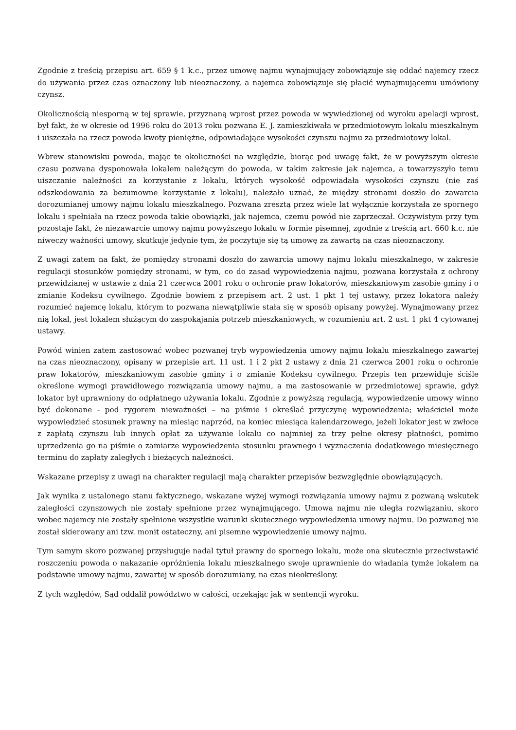Zgodnie z treścią przepisu art. 659 § 1 k.c., przez umowę najmu wynajmujący zobowiązuje się oddać najemcy rzecz do używania przez czas oznaczony lub nieoznaczony, a najemca zobowiązuje się płacić wynajmującemu umówiony czynsz.
Okolicznością niesporną w tej sprawie, przyznaną wprost przez powoda w wywiedzionej od wyroku apelacji wprost, był fakt, że w okresie od 1996 roku do 2013 roku pozwana E. J. zamieszkiwała w przedmiotowym lokalu mieszkalnym i uiszczała na rzecz powoda kwoty pieniężne, odpowiadające wysokości czynszu najmu za przedmiotowy lokal.
Wbrew stanowisku powoda, mając te okoliczności na względzie, biorąc pod uwagę fakt, że w powyższym okresie czasu pozwana dysponowała lokalem należącym do powoda, w takim zakresie jak najemca, a towarzyszyło temu uiszczanie należności za korzystanie z lokalu, których wysokość odpowiadała wysokości czynszu (nie zaś odszkodowania za bezumowne korzystanie z lokalu), należało uznać, że między stronami doszło do zawarcia dorozumianej umowy najmu lokalu mieszkalnego. Pozwana zresztą przez wiele lat wyłącznie korzystała ze spornego lokalu i spełniała na rzecz powoda takie obowiązki, jak najemca, czemu powód nie zaprzeczał. Oczywistym przy tym pozostaje fakt, że niezawarcie umowy najmu powyższego lokalu w formie pisemnej, zgodnie z treścią art. 660 k.c. nie niweczy ważności umowy, skutkuje jedynie tym, że poczytuje się tą umowę za zawartą na czas nieoznaczony.
Z uwagi zatem na fakt, że pomiędzy stronami doszło do zawarcia umowy najmu lokalu mieszkalnego, w zakresie regulacji stosunków pomiędzy stronami, w tym, co do zasad wypowiedzenia najmu, pozwana korzystała z ochrony przewidzianej w ustawie z dnia 21 czerwca 2001 roku o ochronie praw lokatorów, mieszkaniowym zasobie gminy i o zmianie Kodeksu cywilnego. Zgodnie bowiem z przepisem art. 2 ust. 1 pkt 1 tej ustawy, przez lokatora należy rozumieć najemcę lokalu, którym to pozwana niewątpliwie stała się w sposób opisany powyżej. Wynajmowany przez nią lokal, jest lokalem służącym do zaspokajania potrzeb mieszkaniowych, w rozumieniu art. 2 ust. 1 pkt 4 cytowanej ustawy.
Powód winien zatem zastosować wobec pozwanej tryb wypowiedzenia umowy najmu lokalu mieszkalnego zawartej na czas nieoznaczony, opisany w przepisie art. 11 ust. 1 i 2 pkt 2 ustawy z dnia 21 czerwca 2001 roku o ochronie praw lokatorów, mieszkaniowym zasobie gminy i o zmianie Kodeksu cywilnego. Przepis ten przewiduje ściśle określone wymogi prawidłowego rozwiązania umowy najmu, a ma zastosowanie w przedmiotowej sprawie, gdyż lokator był uprawniony do odpłatnego używania lokalu. Zgodnie z powyższą regulacją, wypowiedzenie umowy winno być dokonane - pod rygorem nieważności – na piśmie i określać przyczynę wypowiedzenia; właściciel może wypowiedzieć stosunek prawny na miesiąc naprzód, na koniec miesiąca kalendarzowego, jeżeli lokator jest w zwłoce z zapłatą czynszu lub innych opłat za używanie lokalu co najmniej za trzy pełne okresy płatności, pomimo uprzedzenia go na piśmie o zamiarze wypowiedzenia stosunku prawnego i wyznaczenia dodatkowego miesięcznego terminu do zapłaty zaległych i bieżących należności.
Wskazane przepisy z uwagi na charakter regulacji mają charakter przepisów bezwzględnie obowiązujących.
Jak wynika z ustalonego stanu faktycznego, wskazane wyżej wymogi rozwiązania umowy najmu z pozwaną wskutek zaległości czynszowych nie zostały spełnione przez wynajmującego. Umowa najmu nie uległa rozwiązaniu, skoro wobec najemcy nie zostały spełnione wszystkie warunki skutecznego wypowiedzenia umowy najmu. Do pozwanej nie został skierowany ani tzw. monit ostateczny, ani pisemne wypowiedzenie umowy najmu.
Tym samym skoro pozwanej przysługuje nadal tytuł prawny do spornego lokalu, może ona skutecznie przeciwstawić roszczeniu powoda o nakazanie opróżnienia lokalu mieszkalnego swoje uprawnienie do władania tymże lokalem na podstawie umowy najmu, zawartej w sposób dorozumiany, na czas nieokreślony.
Z tych względów, Sąd oddalił powództwo w całości, orzekając jak w sentencji wyroku.